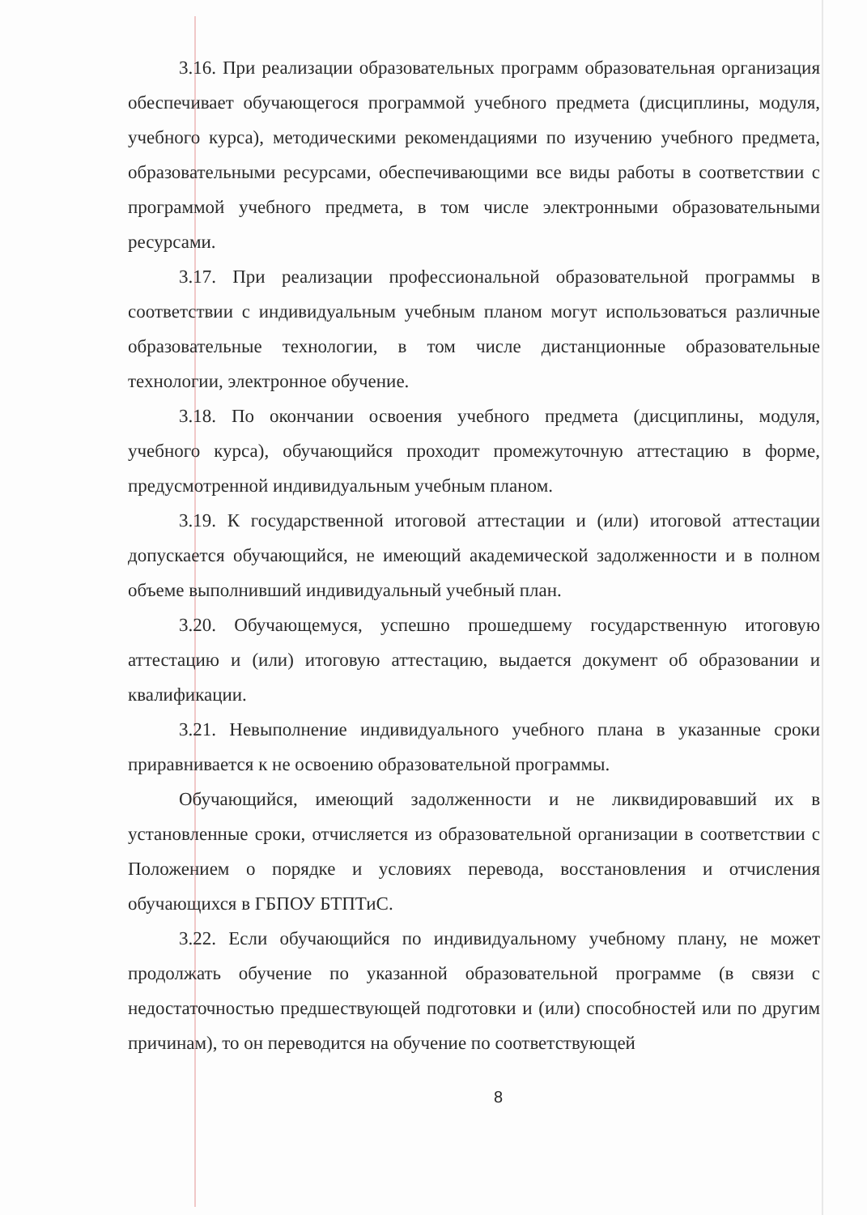3.16. При реализации образовательных программ образовательная организация обеспечивает обучающегося программой учебного предмета (дисциплины, модуля, учебного курса), методическими рекомендациями по изучению учебного предмета, образовательными ресурсами, обеспечивающими все виды работы в соответствии с программой учебного предмета, в том числе электронными образовательными ресурсами.
3.17. При реализации профессиональной образовательной программы в соответствии с индивидуальным учебным планом могут использоваться различные образовательные технологии, в том числе дистанционные образовательные технологии, электронное обучение.
3.18. По окончании освоения учебного предмета (дисциплины, модуля, учебного курса), обучающийся проходит промежуточную аттестацию в форме, предусмотренной индивидуальным учебным планом.
3.19. К государственной итоговой аттестации и (или) итоговой аттестации допускается обучающийся, не имеющий академической задолженности и в полном объеме выполнивший индивидуальный учебный план.
3.20. Обучающемуся, успешно прошедшему государственную итоговую аттестацию и (или) итоговую аттестацию, выдается документ об образовании и квалификации.
3.21. Невыполнение индивидуального учебного плана в указанные сроки приравнивается к не освоению образовательной программы.
Обучающийся, имеющий задолженности и не ликвидировавший их в установленные сроки, отчисляется из образовательной организации в соответствии с Положением о порядке и условиях перевода, восстановления и отчисления обучающихся в ГБПОУ БТПТиС.
3.22. Если обучающийся по индивидуальному учебному плану, не может продолжать обучение по указанной образовательной программе (в связи с недостаточностью предшествующей подготовки и (или) способностей или по другим причинам), то он переводится на обучение по соответствующей
8